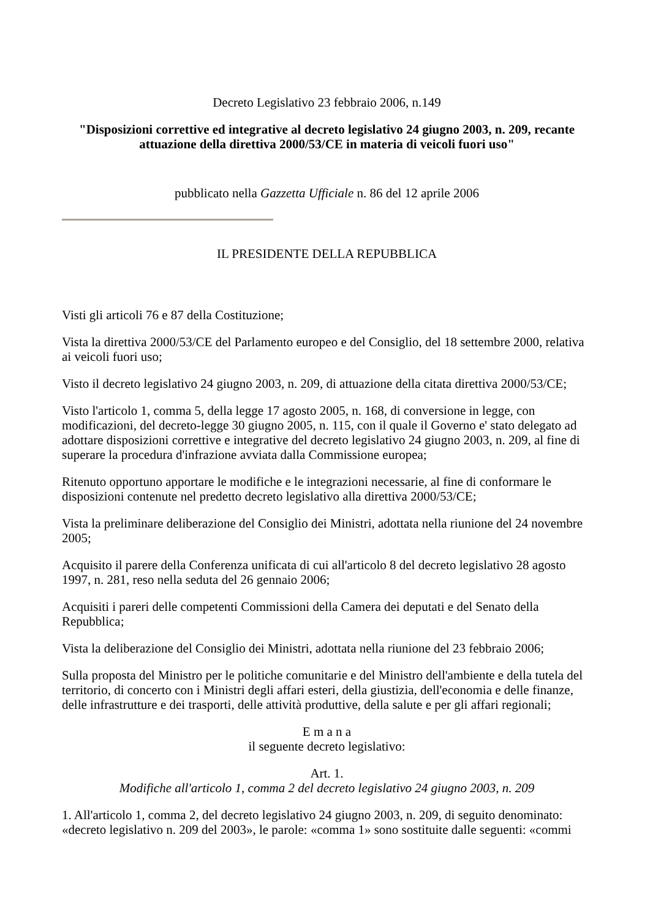Decreto Legislativo 23 febbraio 2006, n.149
"Disposizioni correttive ed integrative al decreto legislativo 24 giugno 2003, n. 209, recante attuazione della direttiva 2000/53/CE in materia di veicoli fuori uso"
pubblicato nella Gazzetta Ufficiale n. 86 del 12 aprile 2006
IL PRESIDENTE DELLA REPUBBLICA
Visti gli articoli 76 e 87 della Costituzione;
Vista la direttiva 2000/53/CE del Parlamento europeo e del Consiglio, del 18 settembre 2000, relativa ai veicoli fuori uso;
Visto il decreto legislativo 24 giugno 2003, n. 209, di attuazione della citata direttiva 2000/53/CE;
Visto l'articolo 1, comma 5, della legge 17 agosto 2005, n. 168, di conversione in legge, con modificazioni, del decreto-legge 30 giugno 2005, n. 115, con il quale il Governo e' stato delegato ad adottare disposizioni correttive e integrative del decreto legislativo 24 giugno 2003, n. 209, al fine di superare la procedura d'infrazione avviata dalla Commissione europea;
Ritenuto opportuno apportare le modifiche e le integrazioni necessarie, al fine di conformare le disposizioni contenute nel predetto decreto legislativo alla direttiva 2000/53/CE;
Vista la preliminare deliberazione del Consiglio dei Ministri, adottata nella riunione del 24 novembre 2005;
Acquisito il parere della Conferenza unificata di cui all'articolo 8 del decreto legislativo 28 agosto 1997, n. 281, reso nella seduta del 26 gennaio 2006;
Acquisiti i pareri delle competenti Commissioni della Camera dei deputati e del Senato della Repubblica;
Vista la deliberazione del Consiglio dei Ministri, adottata nella riunione del 23 febbraio 2006;
Sulla proposta del Ministro per le politiche comunitarie e del Ministro dell'ambiente e della tutela del territorio, di concerto con i Ministri degli affari esteri, della giustizia, dell'economia e delle finanze, delle infrastrutture e dei trasporti, delle attività produttive, della salute e per gli affari regionali;
E m a n a
il seguente decreto legislativo:
Art. 1.
Modifiche all'articolo 1, comma 2 del decreto legislativo 24 giugno 2003, n. 209
1. All'articolo 1, comma 2, del decreto legislativo 24 giugno 2003, n. 209, di seguito denominato: «decreto legislativo n. 209 del 2003», le parole: «comma 1» sono sostituite dalle seguenti: «commi